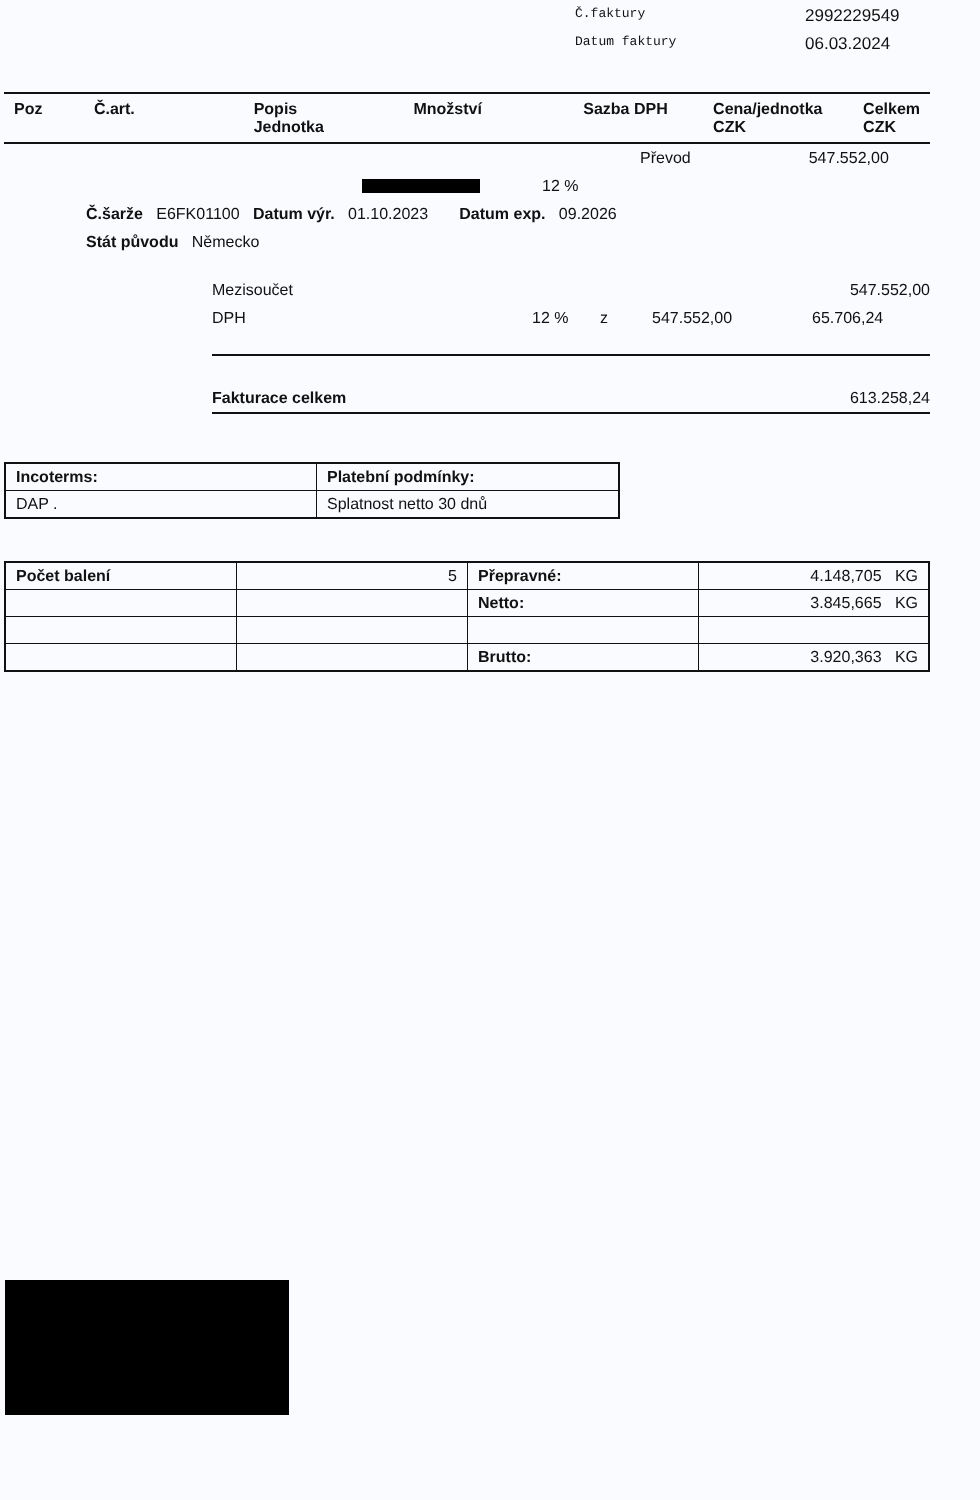Č.faktury 2992229549
Datum faktury 06.03.2024
| Poz | Č.art. | Popis Jednotka | Množství | Sazba DPH | Cena/jednotka CZK | Celkem CZK |
| --- | --- | --- | --- | --- | --- | --- |
Převod 547.552,00
12 %
Č.šarže E6FK01100 Datum výr. 01.10.2023 Datum exp. 09.2026
Stát původu Německo
Mezisoučet 547.552,00
DPH 12 % z 547.552,00 65.706,24
Fakturace celkem 613.258,24
| Incoterms: | Platební podmínky: |
| DAP . | Splatnost netto 30 dnů |
| Počet balení | 5 | Přepravné: | 4.148,705 KG |
| | | Netto: | 3.845,665 KG |
| | | Brutto: | 3.920,363 KG |